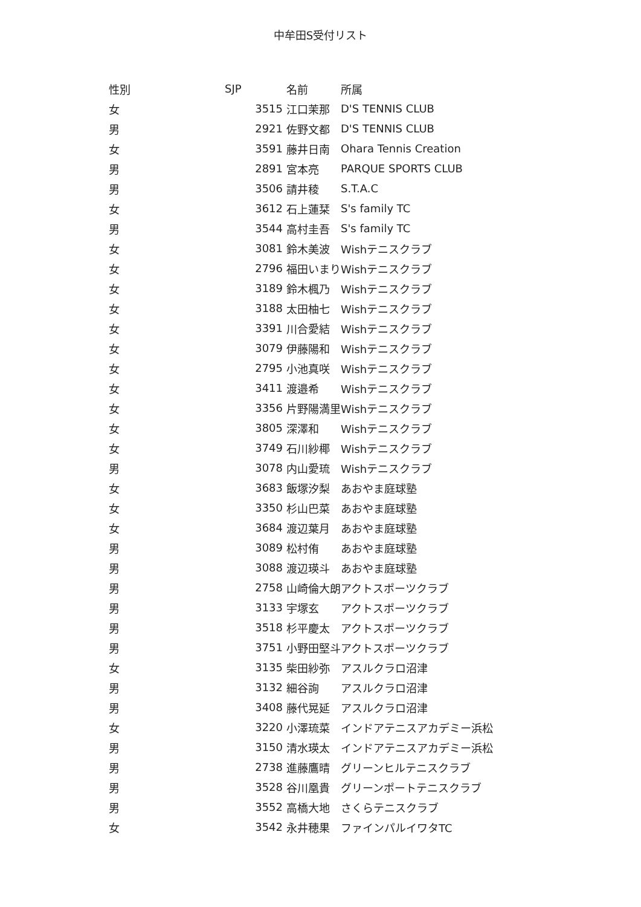中牟田S受付リスト
| 性別 | SJP | 名前 | 所属 |
| --- | --- | --- | --- |
| 女 | 3515 | 江口茉那 | D'S TENNIS CLUB |
| 男 | 2921 | 佐野文都 | D'S TENNIS CLUB |
| 女 | 3591 | 藤井日南 | Ohara Tennis Creation |
| 男 | 2891 | 宮本亮 | PARQUE SPORTS CLUB |
| 男 | 3506 | 請井稜 | S.T.A.C |
| 女 | 3612 | 石上蓮栞 | S's family TC |
| 男 | 3544 | 高村圭吾 | S's family TC |
| 女 | 3081 | 鈴木美波 | Wishテニスクラブ |
| 女 | 2796 | 福田いまり | Wishテニスクラブ |
| 女 | 3189 | 鈴木楓乃 | Wishテニスクラブ |
| 女 | 3188 | 太田柚七 | Wishテニスクラブ |
| 女 | 3391 | 川合愛結 | Wishテニスクラブ |
| 女 | 3079 | 伊藤陽和 | Wishテニスクラブ |
| 女 | 2795 | 小池真咲 | Wishテニスクラブ |
| 女 | 3411 | 渡邉希 | Wishテニスクラブ |
| 女 | 3356 | 片野陽満里 | Wishテニスクラブ |
| 女 | 3805 | 深澤和 | Wishテニスクラブ |
| 女 | 3749 | 石川紗椰 | Wishテニスクラブ |
| 男 | 3078 | 内山愛琉 | Wishテニスクラブ |
| 女 | 3683 | 飯塚汐梨 | あおやま庭球塾 |
| 女 | 3350 | 杉山巴菜 | あおやま庭球塾 |
| 女 | 3684 | 渡辺葉月 | あおやま庭球塾 |
| 男 | 3089 | 松村侑 | あおやま庭球塾 |
| 男 | 3088 | 渡辺瑛斗 | あおやま庭球塾 |
| 男 | 2758 | 山崎倫大朗 | アクトスポーツクラブ |
| 男 | 3133 | 宇塚玄 | アクトスポーツクラブ |
| 男 | 3518 | 杉平慶太 | アクトスポーツクラブ |
| 男 | 3751 | 小野田堅斗 | アクトスポーツクラブ |
| 女 | 3135 | 柴田紗弥 | アスルクラロ沼津 |
| 男 | 3132 | 細谷詢 | アスルクラロ沼津 |
| 男 | 3408 | 藤代晃延 | アスルクラロ沼津 |
| 女 | 3220 | 小澤琉菜 | インドアテニスアカデミー浜松 |
| 男 | 3150 | 清水瑛太 | インドアテニスアカデミー浜松 |
| 男 | 2738 | 進藤鷹晴 | グリーンヒルテニスクラブ |
| 男 | 3528 | 谷川凰貴 | グリーンポートテニスクラブ |
| 男 | 3552 | 高橋大地 | さくらテニスクラブ |
| 女 | 3542 | 永井穂果 | ファインパルイワタTC |